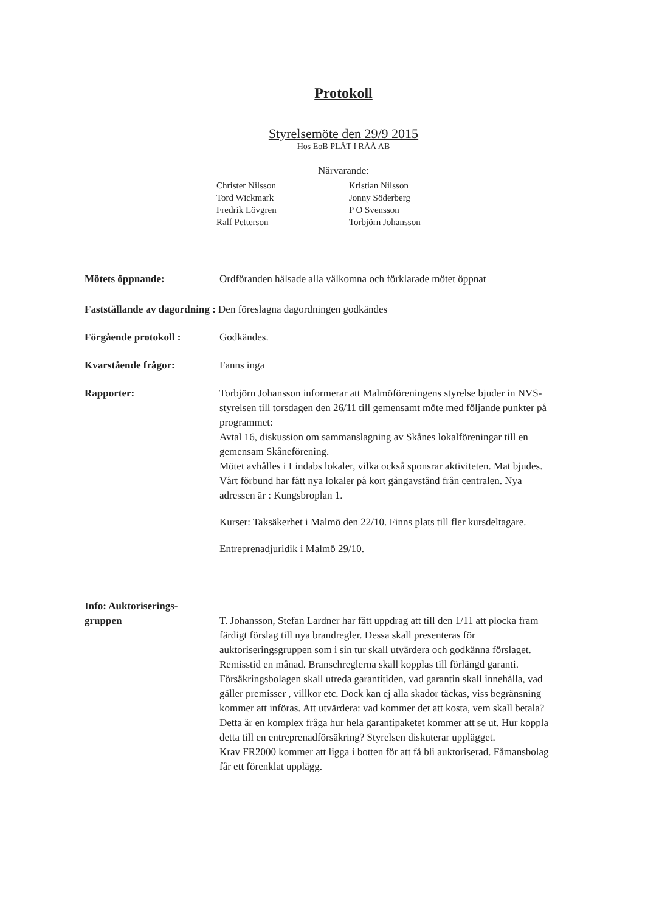Protokoll
Styrelsemöte den 29/9 2015
Hos EoB PLÅT I RÅÅ AB
Närvarande:
Christer Nilsson
Kristian Nilsson
Tord Wickmark
Jonny Söderberg
Fredrik Lövgren
P O Svensson
Ralf Petterson
Torbjörn Johansson
Mötets öppnande: Ordföranden hälsade alla välkomna och förklarade mötet öppnat
Fastställande av dagordning : Den föreslagna dagordningen godkändes
Förgående protokoll : Godkändes.
Kvarstående frågor: Fanns inga
Rapporter: Torbjörn Johansson informerar att Malmöföreningens styrelse bjuder in NVS-styrelsen till torsdagen den 26/11 till gemensamt möte med följande punkter på programmet:
Avtal 16, diskussion om sammanslagning av Skånes lokalföreningar till en gemensam Skåneförening.
Mötet avhålles i Lindabs lokaler, vilka också sponsrar aktiviteten. Mat bjudes.
Vårt förbund har fått nya lokaler på kort gångavstånd från centralen. Nya adressen är : Kungsbroplan 1.
Kurser: Taksäkerhet i Malmö den 22/10. Finns plats till fler kursdeltagare.
Entreprenadjuridik i Malmö 29/10.
Info: Auktoriserings-
gruppen
T. Johansson, Stefan Lardner har fått uppdrag att till den 1/11 att plocka fram färdigt förslag till nya brandregler. Dessa skall presenteras för auktoriseringsgruppen som i sin tur skall utvärdera och godkänna förslaget. Remisstid en månad. Branschreglerna skall kopplas till förlängd garanti. Försäkringsbolagen skall utreda garantitiden, vad garantin skall innehålla, vad gäller premisser , villkor etc. Dock kan ej alla skador täckas, viss begränsning kommer att införas. Att utvärdera: vad kommer det att kosta, vem skall betala? Detta är en komplex fråga hur hela garantipaketet kommer att se ut. Hur koppla detta till en entreprenadförsäkring? Styrelsen diskuterar upplägget.
Krav FR2000 kommer att ligga i botten för att få bli auktoriserad. Fåmansbolag får ett förenklat upplägg.